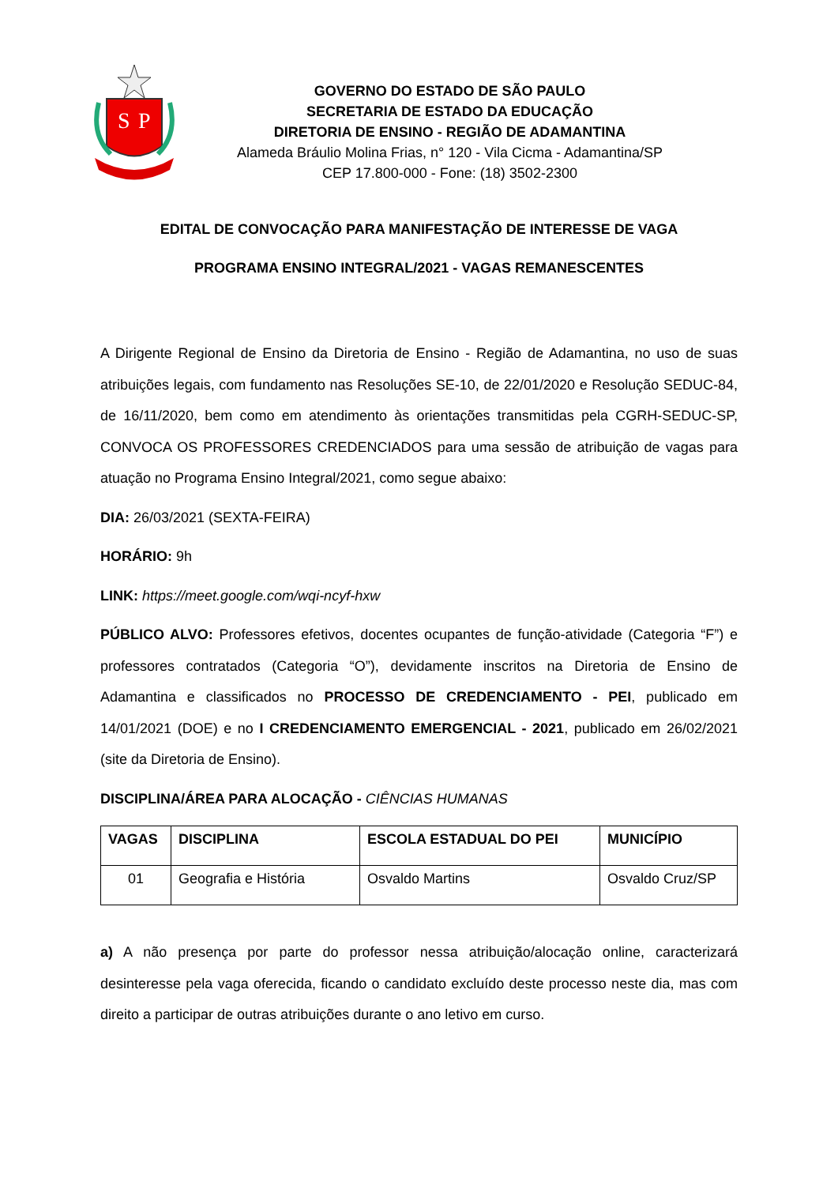S
P
GOVERNO DO ESTADO DE SÃO PAULO
SECRETARIA DE ESTADO DA EDUCAÇÃO
DIRETORIA DE ENSINO - REGIÃO DE ADAMANTINA
Alameda Bráulio Molina Frias, n° 120 - Vila Cicma - Adamantina/SP
CEP 17.800-000 - Fone: (18) 3502-2300
EDITAL DE CONVOCAÇÃO PARA MANIFESTAÇÃO DE INTERESSE DE VAGA
PROGRAMA ENSINO INTEGRAL/2021 - VAGAS REMANESCENTES
A Dirigente Regional de Ensino da Diretoria de Ensino - Região de Adamantina, no uso de suas atribuições legais, com fundamento nas Resoluções SE-10, de 22/01/2020 e Resolução SEDUC-84, de 16/11/2020, bem como em atendimento às orientações transmitidas pela CGRH-SEDUC-SP, CONVOCA OS PROFESSORES CREDENCIADOS para uma sessão de atribuição de vagas para atuação no Programa Ensino Integral/2021, como segue abaixo:
DIA: 26/03/2021 (SEXTA-FEIRA)
HORÁRIO: 9h
LINK: https://meet.google.com/wqi-ncyf-hxw
PÚBLICO ALVO: Professores efetivos, docentes ocupantes de função-atividade (Categoria “F”) e professores contratados (Categoria “O”), devidamente inscritos na Diretoria de Ensino de Adamantina e classificados no PROCESSO DE CREDENCIAMENTO - PEI, publicado em 14/01/2021 (DOE) e no I CREDENCIAMENTO EMERGENCIAL - 2021, publicado em 26/02/2021 (site da Diretoria de Ensino).
DISCIPLINA/ÁREA PARA ALOCAÇÃO - CIÊNCIAS HUMANAS
| VAGAS | DISCIPLINA | ESCOLA ESTADUAL DO PEI | MUNICÍPIO |
| --- | --- | --- | --- |
| 01 | Geografia e História | Osvaldo Martins | Osvaldo Cruz/SP |
a) A não presença por parte do professor nessa atribuição/alocação online, caracterizará desinteresse pela vaga oferecida, ficando o candidato excluído deste processo neste dia, mas com direito a participar de outras atribuições durante o ano letivo em curso.